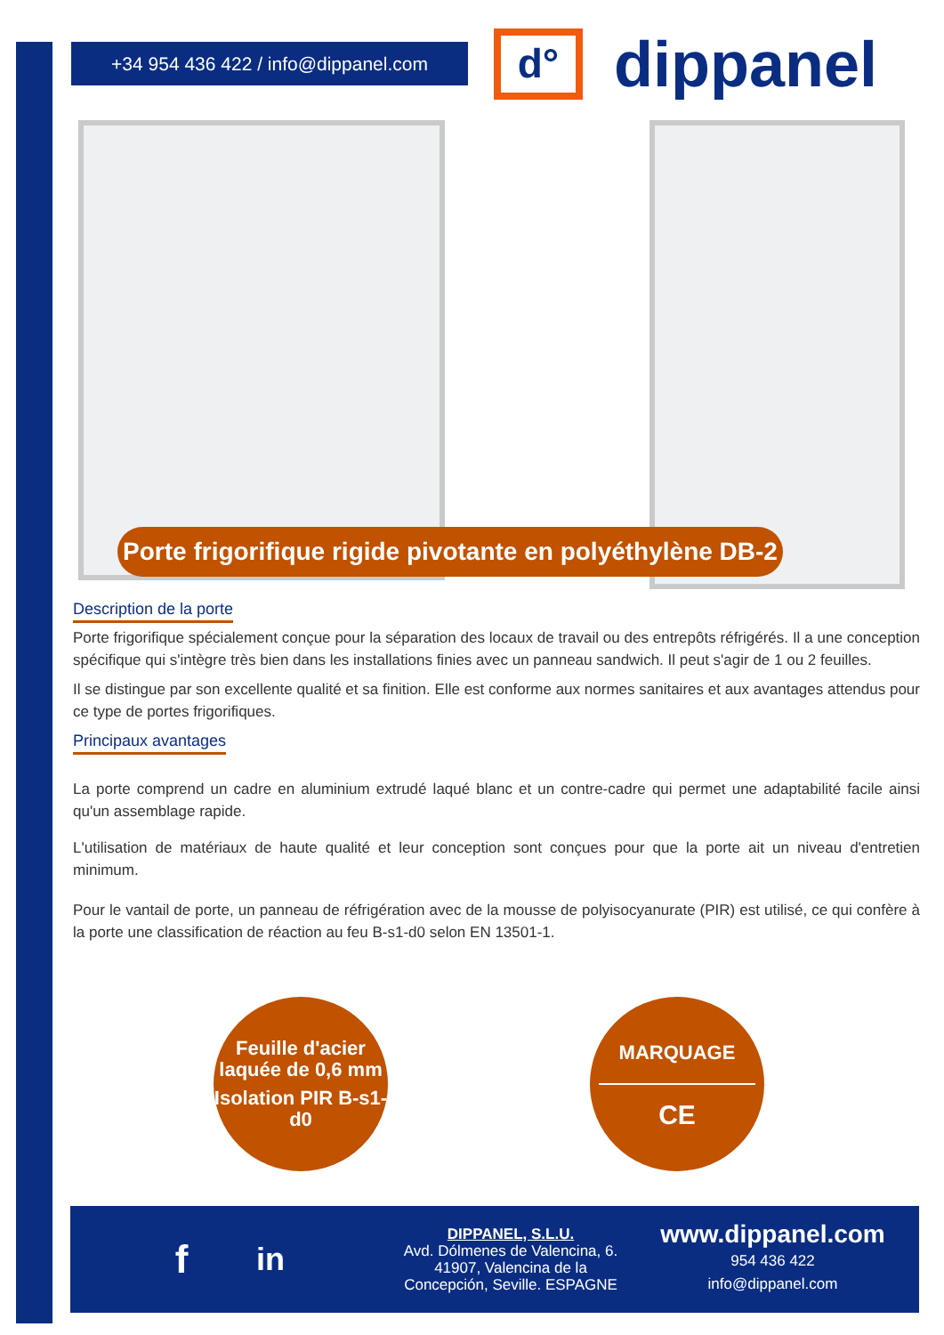+34 954 436 422 / info@dippanel.com
d°
dippanel
Porte frigorifique rigide pivotante en polyéthylène DB-2
Description de la porte
Porte frigorifique spécialement conçue pour la séparation des locaux de travail ou des entrepôts réfrigérés. Il a une conception spécifique qui s'intègre très bien dans les installations finies avec un panneau sandwich. Il peut s'agir de 1 ou 2 feuilles.
Il se distingue par son excellente qualité et sa finition. Elle est conforme aux normes sanitaires et aux avantages attendus pour ce type de portes frigorifiques.
Principaux avantages
La porte comprend un cadre en aluminium extrudé laqué blanc et un contre-cadre qui permet une adaptabilité facile ainsi qu'un assemblage rapide.
L'utilisation de matériaux de haute qualité et leur conception sont conçues pour que la porte ait un niveau d'entretien minimum.
Pour le vantail de porte, un panneau de réfrigération avec de la mousse de polyisocyanurate (PIR) est utilisé, ce qui confère à la porte une classification de réaction au feu B-s1-d0 selon EN 13501-1.
Feuille d'acier laquée de 0,6 mm
Isolation PIR B-s1-d0
MARQUAGE
CE
f
in
DIPPANEL, S.L.U.
Avd. Dólmenes de Valencina, 6. 41907, Valencina de la Concepción, Seville. ESPAGNE
www.dippanel.com
954 436 422
info@dippanel.com